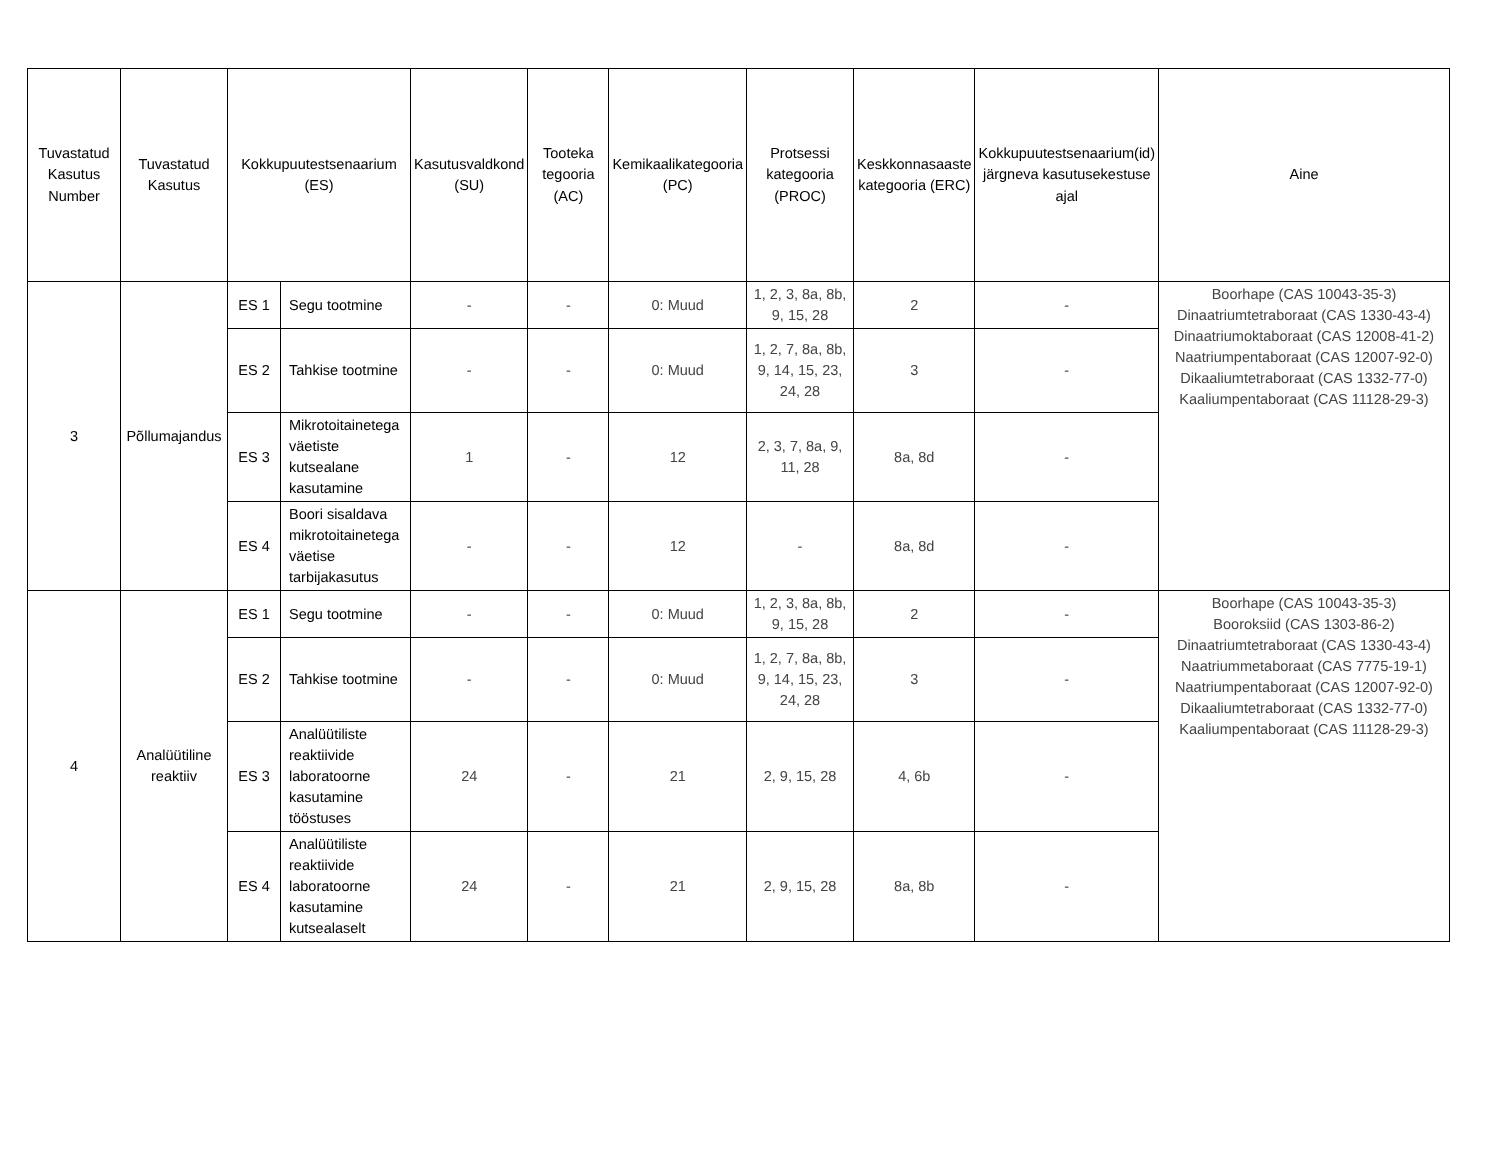| Tuvastatud Kasutus Number | Tuvastatud Kasutus | Kokkupuutestsenaarium (ES) | | Kasutusvaldkond (SU) | Tooteka tegooria (AC) | Kemikaalikategooria (PC) | Protsessi kategooria (PROC) | Keskkonnasaaste kategooria (ERC) | Kokkupuutestsenaarium(id) järgneva kasutusekestuse ajal | Aine |
| --- | --- | --- | --- | --- | --- | --- | --- | --- | --- | --- |
| 3 | Põllumajandus | ES 1 | Segu tootmine | - | - | 0: Muud | 1, 2, 3, 8a, 8b, 9, 15, 28 | 2 | - | Boorhape (CAS 10043-35-3) Dinaatriumtetraboraat (CAS 1330-43-4) Dinaatriumoktaboraat (CAS 12008-41-2) Naatriumpentaboraat (CAS 12007-92-0) Dikaaliumtetraboraat (CAS 1332-77-0) Kaaliumpentaboraat (CAS 11128-29-3) |
| | | ES 2 | Tahkise tootmine | - | - | 0: Muud | 1, 2, 7, 8a, 8b, 9, 14, 15, 23, 24, 28 | 3 | - | |
| | | ES 3 | Mikrotoitainetega väetiste kutsealane kasutamine | 1 | - | 12 | 2, 3, 7, 8a, 9, 11, 28 | 8a, 8d | - | |
| | | ES 4 | Boori sisaldava mikrotoitainetega väetise tarbijakasutus | - | - | 12 | - | 8a, 8d | - | |
| 4 | Analüütiline reaktiiv | ES 1 | Segu tootmine | - | - | 0: Muud | 1, 2, 3, 8a, 8b, 9, 15, 28 | 2 | - | Boorhape (CAS 10043-35-3) Booroksiid (CAS 1303-86-2) Dinaatriumtetraboraat (CAS 1330-43-4) Naatriummetaboraat (CAS 7775-19-1) Naatriumpentaboraat (CAS 12007-92-0) Dikaaliumtetraboraat (CAS 1332-77-0) Kaaliumpentaboraat (CAS 11128-29-3) |
| | | ES 2 | Tahkise tootmine | - | - | 0: Muud | 1, 2, 7, 8a, 8b, 9, 14, 15, 23, 24, 28 | 3 | - | |
| | | ES 3 | Analüütiliste reaktiivide laboratoorne kasutamine tööstuses | 24 | - | 21 | 2, 9, 15, 28 | 4, 6b | - | |
| | | ES 4 | Analüütiliste reaktiivide laboratoorne kasutamine kutsealaselt | 24 | - | 21 | 2, 9, 15, 28 | 8a, 8b | - | |